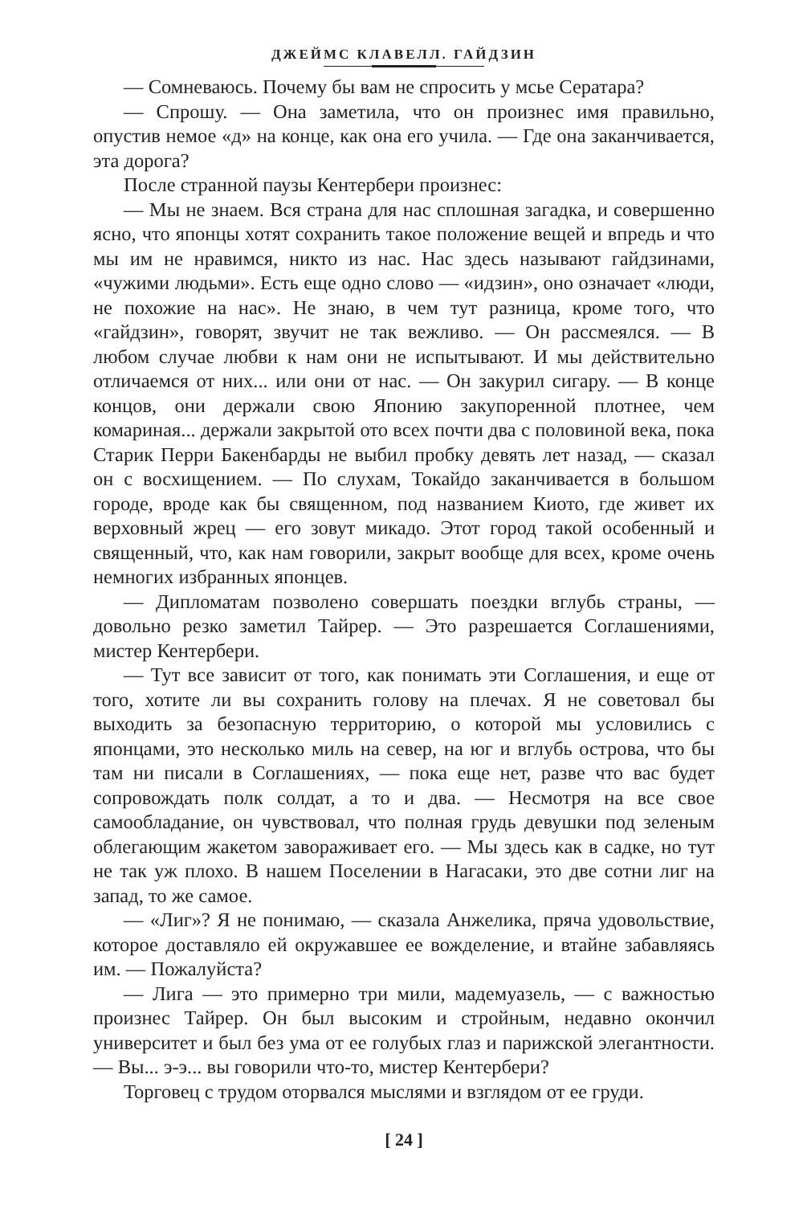ДЖЕЙМС КЛАВЕЛЛ. ГАЙДЗИН
— Сомневаюсь. Почему бы вам не спросить у мсье Сератара?
— Спрошу. — Она заметила, что он произнес имя правильно, опустив немое «д» на конце, как она его учила. — Где она заканчивается, эта дорога?
После странной паузы Кентербери произнес:
— Мы не знаем. Вся страна для нас сплошная загадка, и совершенно ясно, что японцы хотят сохранить такое положение вещей и впредь и что мы им не нравимся, никто из нас. Нас здесь называют гайдзинами, «чужими людьми». Есть еще одно слово — «идзин», оно означает «люди, не похожие на нас». Не знаю, в чем тут разница, кроме того, что «гайдзин», говорят, звучит не так вежливо. — Он рассмеялся. — В любом случае любви к нам они не испытывают. И мы действительно отличаемся от них... или они от нас. — Он закурил сигару. — В конце концов, они держали свою Японию закупоренной плотнее, чем комариная... держали закрытой ото всех почти два с половиной века, пока Старик Перри Бакенбарды не выбил пробку девять лет назад, — сказал он с восхищением. — По слухам, Токайдо заканчивается в большом городе, вроде как бы священном, под названием Киото, где живет их верховный жрец — его зовут микадо. Этот город такой особенный и священный, что, как нам говорили, закрыт вообще для всех, кроме очень немногих избранных японцев.
— Дипломатам позволено совершать поездки вглубь страны, — довольно резко заметил Тайрер. — Это разрешается Соглашениями, мистер Кентербери.
— Тут все зависит от того, как понимать эти Соглашения, и еще от того, хотите ли вы сохранить голову на плечах. Я не советовал бы выходить за безопасную территорию, о которой мы условились с японцами, это несколько миль на север, на юг и вглубь острова, что бы там ни писали в Соглашениях, — пока еще нет, разве что вас будет сопровождать полк солдат, а то и два. — Несмотря на все свое самообладание, он чувствовал, что полная грудь девушки под зеленым облегающим жакетом завораживает его. — Мы здесь как в садке, но тут не так уж плохо. В нашем Поселении в Нагасаки, это две сотни лиг на запад, то же самое.
— «Лиг»? Я не понимаю, — сказала Анжелика, пряча удовольствие, которое доставляло ей окружавшее ее вожделение, и втайне забавляясь им. — Пожалуйста?
— Лига — это примерно три мили, мадемуазель, — с важностью произнес Тайрер. Он был высоким и стройным, недавно окончил университет и был без ума от ее голубых глаз и парижской элегантности. — Вы... э-э... вы говорили что-то, мистер Кентербери?
Торговец с трудом оторвался мыслями и взглядом от ее груди.
[ 24 ]